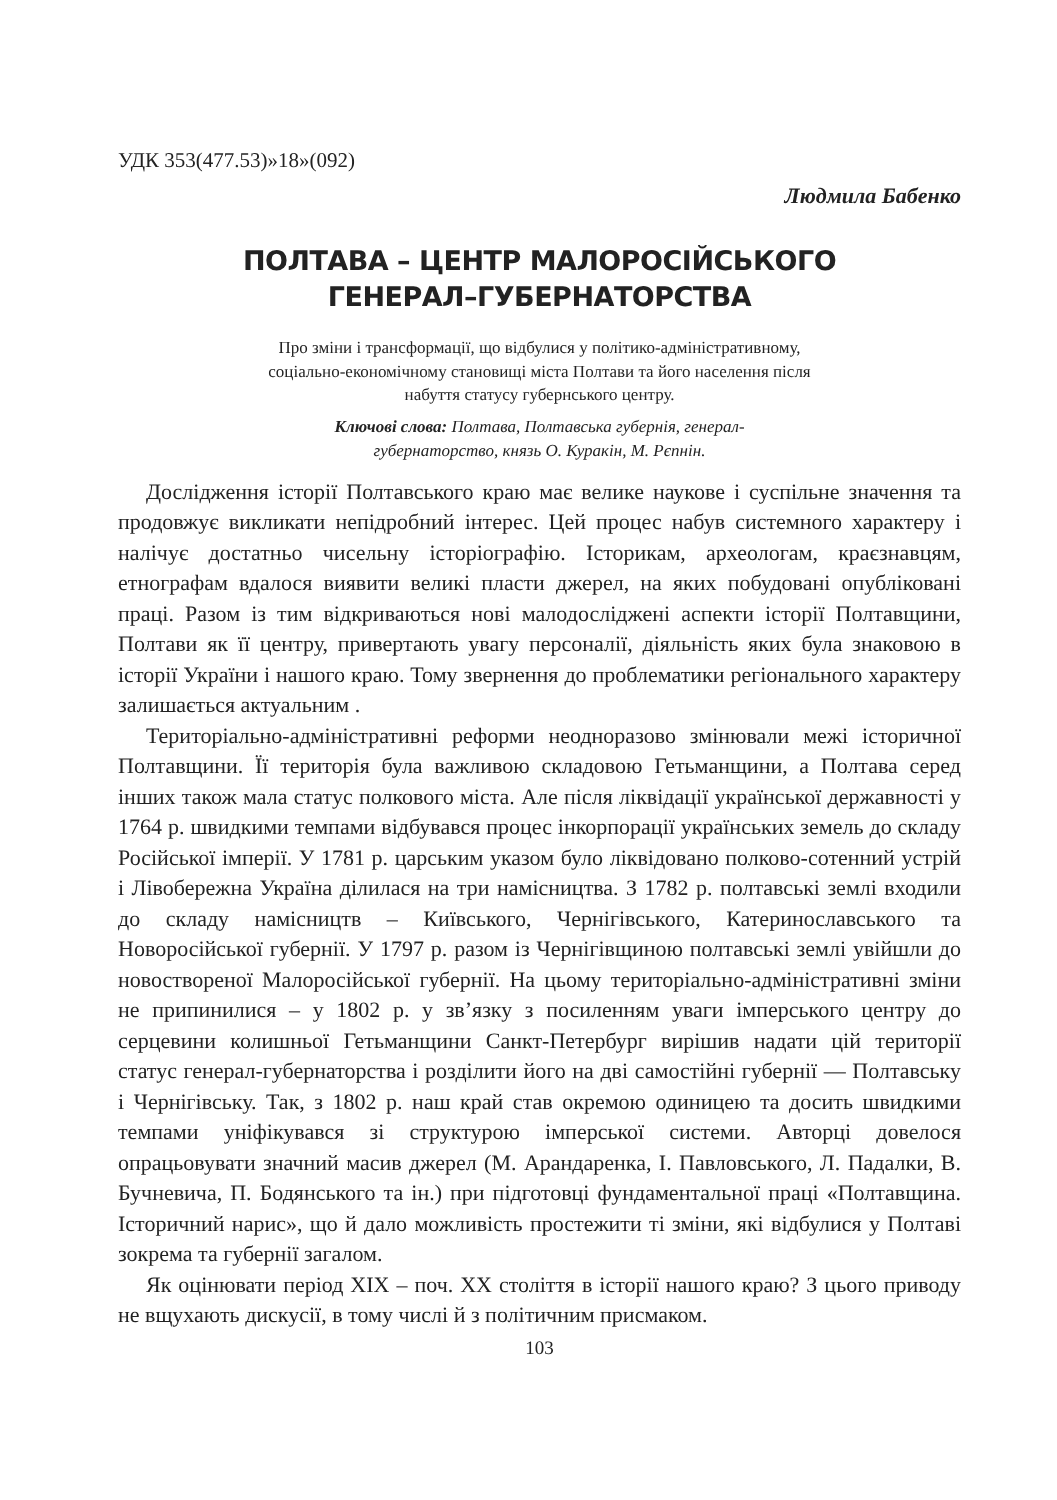УДК 353(477.53)»18»(092)
Людмила Бабенко
ПОЛТАВА – ЦЕНТР МАЛОРОСІЙСЬКОГО
ГЕНЕРАЛ–ГУБЕРНАТОРСТВА
Про зміни і трансформації, що відбулися у політико-адміністративному, соціально-економічному становищі міста Полтави та його населення після набуття статусу губернського центру.
Ключові слова: Полтава, Полтавська губернія, генерал-губернаторство, князь О. Куракін, М. Рєпнін.
Дослідження історії Полтавського краю має велике наукове і суспільне значення та продовжує викликати непідробний інтерес. Цей процес набув системного характеру і налічує достатньо чисельну історіографію. Історикам, археологам, краєзнавцям, етнографам вдалося виявити великі пласти джерел, на яких побудовані опубліковані праці. Разом із тим відкриваються нові малодосліджені аспекти історії Полтавщини, Полтави як її центру, привертають увагу персоналії, діяльність яких була знаковою в історії України і нашого краю. Тому звернення до проблематики регіонального характеру залишається актуальним .
Територіально-адміністративні реформи неодноразово змінювали межі історичної Полтавщини. Її територія була важливою складовою Гетьманщини, а Полтава серед інших також мала статус полкового міста. Але після ліквідації української державності у 1764 р. швидкими темпами відбувався процес інкорпорації українських земель до складу Російської імперії. У 1781 р. царським указом було ліквідовано полково-сотенний устрій і Лівобережна Україна ділилася на три намісництва. З 1782 р. полтавські землі входили до складу намісництв – Київського, Чернігівського, Катеринославського та Новоросійської губернії. У 1797 р. разом із Чернігівщиною полтавські землі увійшли до новоствореної Малоросійської губернії. На цьому територіально-адміністративні зміни не припинилися – у 1802 р. у зв’язку з посиленням уваги імперського центру до серцевини колишньої Гетьманщини Санкт-Петербург вирішив надати цій території статус генерал-губернаторства і розділити його на дві самостійні губернії — Полтавську і Чернігівську. Так, з 1802 р. наш край став окремою одиницею та досить швидкими темпами уніфікувався зі структурою імперської системи. Авторці довелося опрацьовувати значний масив джерел (М. Арандаренка, І. Павловського, Л. Падалки, В. Бучневича, П. Бодянського та ін.) при підготовці фундаментальної праці «Полтавщина. Історичний нарис», що й дало можливість простежити ті зміни, які відбулися у Полтаві зокрема та губернії загалом.
Як оцінювати період XIX – поч. XX століття в історії нашого краю? З цього приводу не вщухають дискусії, в тому числі й з політичним присмаком.
103